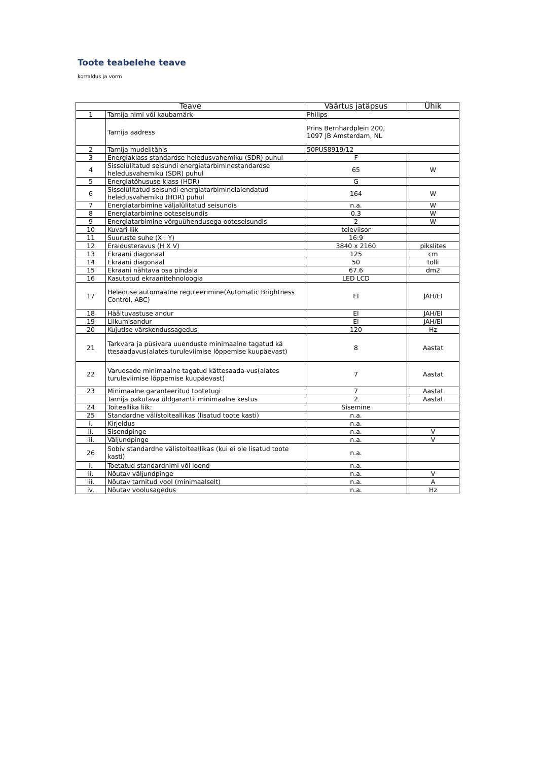Toote teabelehe teave
korraldus ja vorm
| Teave | | Väärtus jatäpsus | Ühik |
| --- | --- | --- | --- |
| 1 | Tarnija nimi või kaubamärk | Philips | |
| | Tarnija aadress | Prins Bernhardplein 200, 1097 JB Amsterdam, NL | |
| 2 | Tarnija mudelitähis | 50PUS8919/12 | |
| 3 | Energiaklass standardse heledusvahemiku (SDR) puhul | F | |
| 4 | Sisselülitatud seisundi energiatarbiminestandardse heledusvahemiku (SDR) puhul | 65 | W |
| 5 | Energiatõhususe klass (HDR) | G | |
| 6 | Sisselülitatud seisundi energiatarbiminelaiendatud heledusvahemiku (HDR) puhul | 164 | W |
| 7 | Energiatarbimine väljalülitatud seisundis | n.a. | W |
| 8 | Energiatarbimine ooteseisundis | 0.3 | W |
| 9 | Energiatarbimine võrguühendusega ooteseisundis | 2 | W |
| 10 | Kuvari liik | televiisor | |
| 11 | Suuruste suhe (X : Y) | 16:9 | |
| 12 | Eraldusteravus (H X V) | 3840 x 2160 | pikslites |
| 13 | Ekraani diagonaal | 125 | cm |
| 14 | Ekraani diagonaal | 50 | tolli |
| 15 | Ekraani nähtava osa pindala | 67.6 | dm2 |
| 16 | Kasutatud ekraanitehnoloogia | LED LCD | |
| 17 | Heleduse automaatne reguleerimine(Automatic Brightness Control, ABC) | EI | JAH/EI |
| 18 | Häältuvastuse andur | EI | JAH/EI |
| 19 | Liikumisandur | EI | JAH/EI |
| 20 | Kujutise värskendussagedus | 120 | Hz |
| 21 | Tarkvara ja püsivara uuenduste minimaalne tagatud kä ttesaadavus(alates turuleviimise lõppemise kuupäevast) | 8 | Aastat |
| 22 | Varuosade minimaalne tagatud kättesaada-vus(alates turuleviimise lõppemise kuupäevast) | 7 | Aastat |
| 23 | Minimaalne garanteeritud tootetugi | 7 | Aastat |
| | Tarnija pakutava üldgarantii minimaalne kestus | 2 | Aastat |
| 24 | Toiteallika liik: | Sisemine | |
| 25 | Standardne välistoiteallikas (lisatud toote kasti) | n.a. | |
| i. | Kirjeldus | n.a. | |
| ii. | Sisendpinge | n.a. | V |
| iii. | Väljundpinge | n.a. | V |
| 26 | Sobiv standardne välistoiteallikas (kui ei ole lisatud toote kasti) | n.a. | |
| i. | Toetatud standardnimi või loend | n.a. | |
| ii. | Nõutav väljundpinge | n.a. | V |
| iii. | Nõutav tarnitud vool (minimaalselt) | n.a. | A |
| iv. | Nõutav voolusagedus | n.a. | Hz |